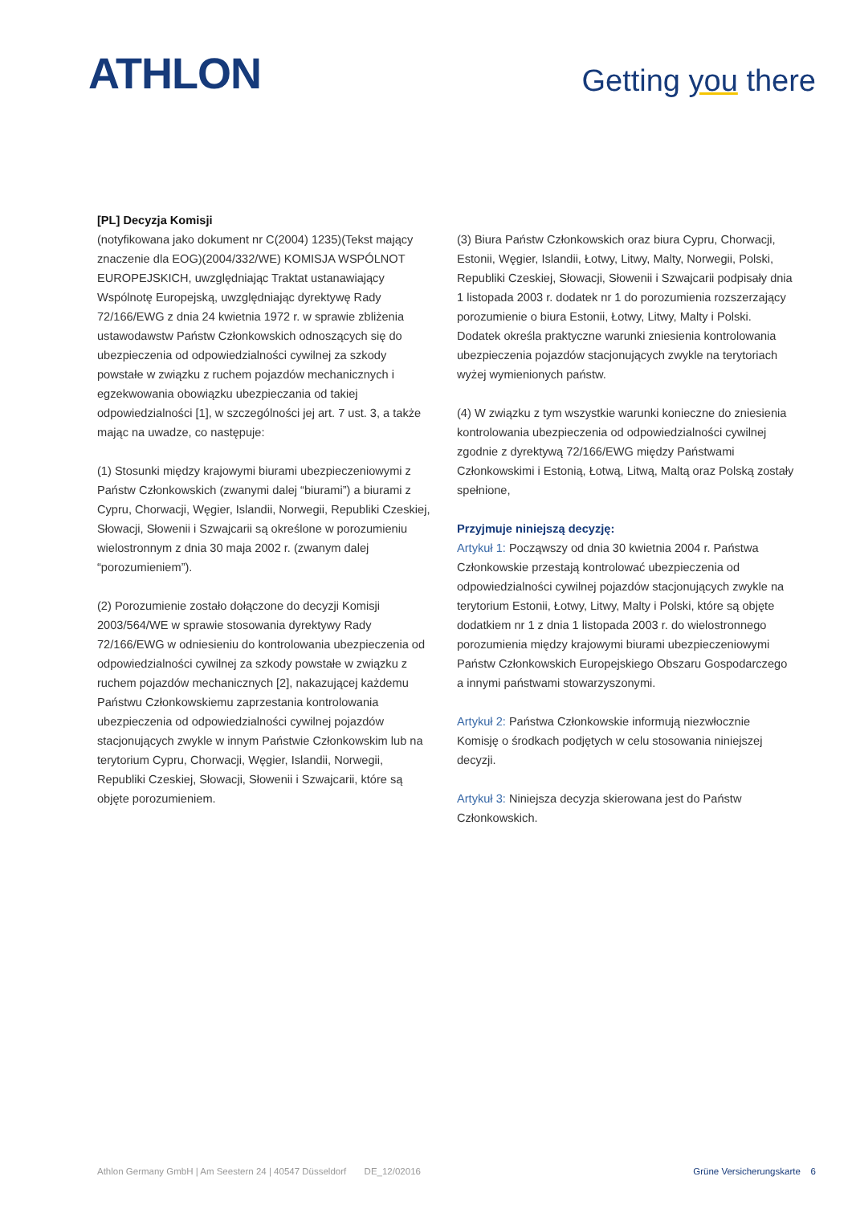ATHLON
Getting you there
[PL] Decyzja Komisji
(notyfikowana jako dokument nr C(2004) 1235)(Tekst mający znaczenie dla EOG)(2004/332/WE) KOMISJA WSPÓLNOT EUROPEJSKICH, uwzględniając Traktat ustanawiający Wspólnotę Europejską, uwzględniając dyrektywę Rady 72/166/EWG z dnia 24 kwietnia 1972 r. w sprawie zbliżenia ustawodawstw Państw Członkowskich odnoszących się do ubezpieczenia od odpowiedzialności cywilnej za szkody powstałe w związku z ruchem pojazdów mechanicznych i egzekwowania obowiązku ubezpieczania od takiej odpowiedzialności [1], w szczególności jej art. 7 ust. 3, a także mając na uwadze, co następuje:
(1) Stosunki między krajowymi biurami ubezpieczeniowymi z Państw Członkowskich (zwanymi dalej “biurami”) a biurami z Cypru, Chorwacji, Węgier, Islandii, Norwegii, Republiki Czeskiej, Słowacji, Słowenii i Szwajcarii są określone w porozumieniu wielostronnym z dnia 30 maja 2002 r. (zwanym dalej “porozumieniem”).
(2) Porozumienie zostało dołączone do decyzji Komisji 2003/564/WE w sprawie stosowania dyrektywy Rady 72/166/EWG w odniesieniu do kontrolowania ubezpieczenia od odpowiedzialności cywilnej za szkody powstałe w związku z ruchem pojazdów mechanicznych [2], nakazującej każdemu Państwu Członkowskiemu zaprzestania kontrolowania ubezpieczenia od odpowiedzialności cywilnej pojazdów stacjonujących zwykle w innym Państwie Członkowskim lub na terytorium Cypru, Chorwacji, Węgier, Islandii, Norwegii, Republiki Czeskiej, Słowacji, Słowenii i Szwajcarii, które są objęte porozumieniem.
(3) Biura Państw Członkowskich oraz biura Cypru, Chorwacji, Estonii, Węgier, Islandii, Łotwy, Litwy, Malty, Norwegii, Polski, Republiki Czeskiej, Słowacji, Słowenii i Szwajcarii podpisały dnia 1 listopada 2003 r. dodatek nr 1 do porozumienia rozszerzający porozumienie o biura Estonii, Łotwy, Litwy, Malty i Polski. Dodatek określa praktyczne warunki zniesienia kontrolowania ubezpieczenia pojazdów stacjonujących zwykle na terytoriach wyżej wymienionych państw.
(4) W związku z tym wszystkie warunki konieczne do zniesienia kontrolowania ubezpieczenia od odpowiedzialności cywilnej zgodnie z dyrektywą 72/166/EWG między Państwami Członkowskimi i Estonią, Łotwą, Litwą, Maltą oraz Polską zostały spełnione,
Przyjmuje niniejszą decyzję:
Artykuł 1: Począwszy od dnia 30 kwietnia 2004 r. Państwa Członkowskie przestają kontrolować ubezpieczenia od odpowiedzialności cywilnej pojazdów stacjonujących zwykle na terytorium Estonii, Łotwy, Litwy, Malty i Polski, które są objęte dodatkiem nr 1 z dnia 1 listopada 2003 r. do wielostronnego porozumienia między krajowymi biurami ubezpieczeniowymi Państw Członkowskich Europejskiego Obszaru Gospodarczego a innymi państwami stowarzyszonymi.
Artykuł 2: Państwa Członkowskie informują niezwłocznie Komisję o środkach podjętych w celu stosowania niniejszej decyzji.
Artykuł 3: Niniejsza decyzja skierowana jest do Państw Członkowskich.
Athlon Germany GmbH | Am Seestern 24 | 40547 Düsseldorf DE_12/02016 Grüne Versicherungskarte 6